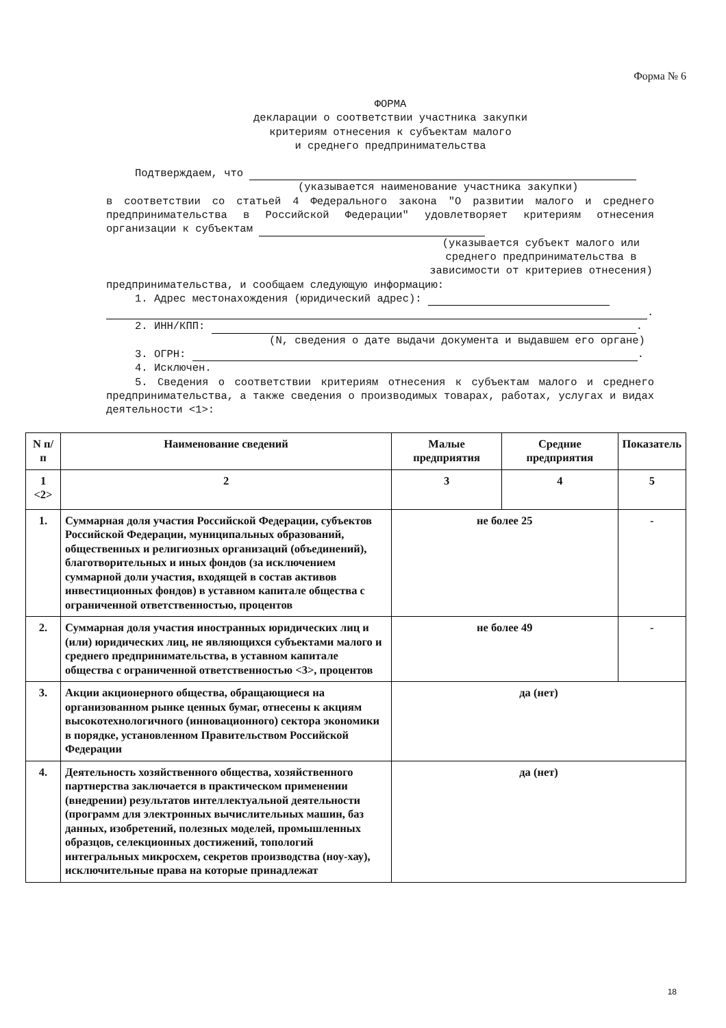Форма № 6
ФОРМА
декларации о соответствии участника закупки
критериям отнесения к субъектам малого
и среднего предпринимательства
Подтверждаем, что
(указывается наименование участника закупки)
в соответствии со статьей 4 Федерального закона "О развитии малого и среднего предпринимательства в Российской Федерации" удовлетворяет критериям отнесения организации к субъектам
(указывается субъект малого или среднего предпринимательства в зависимости от критериев отнесения)
предпринимательства, и сообщаем следующую информацию:
1. Адрес местонахождения (юридический адрес):
.
2. ИНН/КПП: .
(N, сведения о дате выдачи документа и выдавшем его органе)
3. ОГРН: .
4. Исключен.
5. Сведения о соответствии критериям отнесения к субъектам малого и среднего предпринимательства, а также сведения о производимых товарах, работах, услугах и видах деятельности <1>:
| N п/п | Наименование сведений | Малые предприятия | Средние предприятия | Показатель |
| --- | --- | --- | --- | --- |
| 1 <2> | 2 | 3 | 4 | 5 |
| 1. | Суммарная доля участия Российской Федерации, субъектов Российской Федерации, муниципальных образований, общественных и религиозных организаций (объединений), благотворительных и иных фондов (за исключением суммарной доли участия, входящей в состав активов инвестиционных фондов) в уставном капитале общества с ограниченной ответственностью, процентов | не более 25 | | - |
| 2. | Суммарная доля участия иностранных юридических лиц и (или) юридических лиц, не являющихся субъектами малого и среднего предпринимательства, в уставном капитале общества с ограниченной ответственностью <3>, процентов | не более 49 | | - |
| 3. | Акции акционерного общества, обращающиеся на организованном рынке ценных бумаг, отнесены к акциям высокотехнологичного (инновационного) сектора экономики в порядке, установленном Правительством Российской Федерации | да (нет) | | |
| 4. | Деятельность хозяйственного общества, хозяйственного партнерства заключается в практическом применении (внедрении) результатов интеллектуальной деятельности (программ для электронных вычислительных машин, баз данных, изобретений, полезных моделей, промышленных образцов, селекционных достижений, топологий интегральных микросхем, секретов производства (ноу-хау), исключительные права на которые принадлежат | да (нет) | | |
18